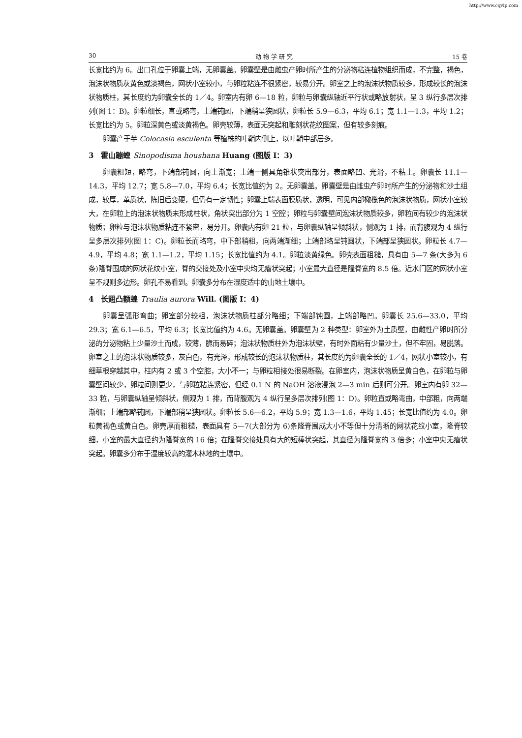http://www.cqvip.com
30 动 物 学 研 究 15 卷
长宽比约为 6。出口孔位于卵囊上端，无卵囊盖。卵囊壁是由雌虫产卵时所产生的分泌物粘连植物组织而成，不完整，褐色，泡沫状物质灰黄色或淡褐色，网状小室较小，与卵粒粘连不很紧密，较易分开。卵室之上的泡沫状物质较多，形成较长的泡沫状物质柱，其长度约为卵囊全长的 1／4。卵室内有卵 6—18 粒，卵粒与卵囊纵轴近平行状或略放射状，呈 3 纵行多层次排列(图 1：B)。卵粒细长，直或略弯，上端钝圆，下端稍呈狭圆状，卵粒长 5.9—6.3，平均 6.1；宽 1.1—1.3，平均 1.2；长宽比约为 5。卵粒深黄色或淡黄褐色。卵壳较薄，表面无突起和雕刻状花纹图案，但有较多刻痕。
卵囊产于芋 Colocasia esculenta 等植株的叶鞘内侧上，以叶鞘中部居多。
3　霍山蹦蝗 Sinopodisma houshana Huang (图版 Ⅰ：3)
卵囊粗短，略弯，下端部钝圆，向上渐宽；上端一侧具角锥状突出部分，表面略凹、光滑，不粘土。卵囊长 11.1—14.3，平均 12.7；宽 5.8—7.0，平均 6.4；长宽比值约为 2。无卵囊盖。卵囊壁是由雌虫产卵时所产生的分泌物和沙土组成，较厚，革质状，陈旧后变硬，但仍有一定韧性；卵囊上端表面膜质状，透明，可见内部橄榄色的泡沫状物质，网状小室较大，在卵粒上的泡沫状物质未形成柱状，角状突出部分为 1 空腔；卵粒与卵囊壁间泡沫状物质较多，卵粒间有较少的泡沫状物质；卵粒与泡沫状物质粘连不紧密，易分开。卵囊内有卵 21 粒，与卵囊纵轴呈倾斜状，侧观为 1 排，而背腹观为 4 纵行呈多层次排列(图 1：C)。卵粒长而略弯，中下部稍粗，向两端渐细；上端部略呈钝圆状，下端部呈狭圆状。卵粒长 4.7—4.9，平均 4.8；宽 1.1—1.2，平均 1.15；长宽比值约为 4.1。卵粒淡黄绿色。卵壳表面粗糙，具有由 5—7 条(大多为 6 条)隆脊围成的网状花纹小室，脊的交接处及小室中央均无瘤状突起；小室最大直径是隆脊宽的 8.5 倍。近水门区的网状小室呈不规则多边形。卵孔不易看到。卵囊多分布在湿度适中的山地土壤中。
4　长翅凸额蝗 Traulia aurora Will. (图版 Ⅰ：4)
卵囊呈弧形弯曲；卵室部分较粗，泡沫状物质柱部分略细；下端部钝圆，上端部略凹。卵囊长 25.6—33.0，平均 29.3；宽 6.1—6.5，平均 6.3；长宽比值约为 4.6。无卵囊盖。卵囊壁为 2 种类型：卵室外为土质壁，由雌性产卵时所分泌的分泌物粘上少量沙土而成，较薄，脆而易碎；泡沫状物质柱外为泡沫状壁，有时外面粘有少量沙土，但不牢固，易脱落。卵室之上的泡沫状物质较多，灰白色，有光泽，形成较长的泡沫状物质柱，其长度约为卵囊全长的 1／4，网状小室较小，有细草根穿越其中，柱内有 2 或 3 个空腔，大小不一；与卵粒相接处很易断裂。在卵室内，泡沫状物质呈黄白色，在卵粒与卵囊壁间较少，卵粒间则更少，与卵粒粘连紧密，但经 0.1 N 的 NaOH 溶液浸泡 2—3 min 后则可分开。卵室内有卵 32—33 粒，与卵囊纵轴呈倾斜状，侧观为 1 排，而背腹观为 4 纵行呈多层次排列(图 1：D)。卵粒直或略弯曲，中部粗，向两端渐细；上端部略钝圆，下端部稍呈狭圆状。卵粒长 5.6—6.2，平均 5.9；宽 1.3—1.6，平均 1.45；长宽比值约为 4.0。卵粒黄褐色或黄白色。卵壳厚而粗糙，表面具有 5—7(大部分为 6)条隆脊围成大小不等但十分清晰的网状花纹小室，隆脊较细，小室的最大直径约为隆脊宽的 16 倍；在隆脊交接处具有大的短棒状突起，其直径为隆脊宽的 3 倍多；小室中央无瘤状突起。卵囊多分布于湿度较高的灌木林地的土壤中。